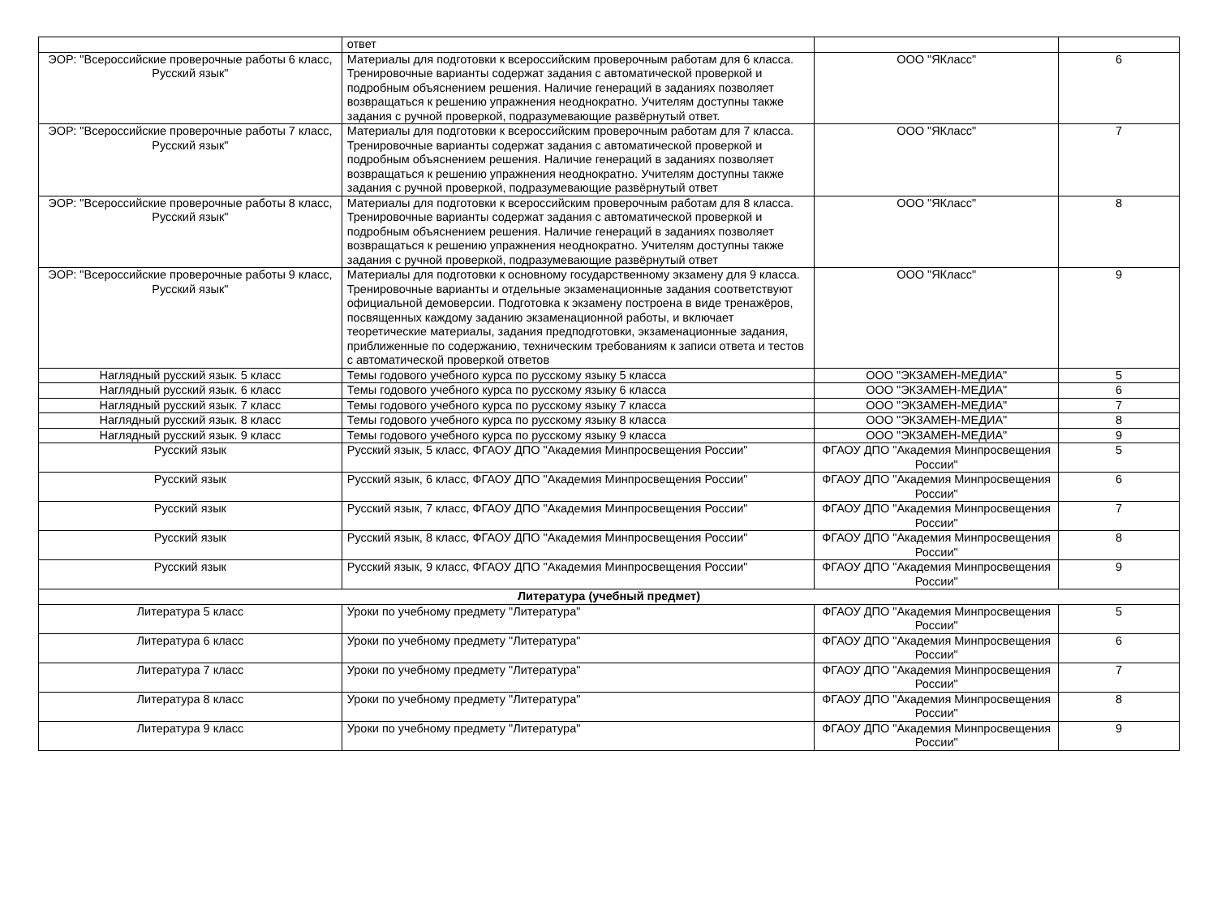| | ответ | | |
| ЭОР: "Всероссийские проверочные работы 6 класс, Русский язык" | Материалы для подготовки к всероссийским проверочным работам для 6 класса. Тренировочные варианты содержат задания с автоматической проверкой и подробным объяснением решения. Наличие генераций в заданиях позволяет возвращаться к решению упражнения неоднократно. Учителям доступны также задания с ручной проверкой, подразумевающие развёрнутый ответ. | ООО "ЯКласс" | 6 |
| ЭОР: "Всероссийские проверочные работы 7 класс, Русский язык" | Материалы для подготовки к всероссийским проверочным работам для 7 класса. Тренировочные варианты содержат задания с автоматической проверкой и подробным объяснением решения. Наличие генераций в заданиях позволяет возвращаться к решению упражнения неоднократно. Учителям доступны также задания с ручной проверкой, подразумевающие развёрнутый ответ | ООО "ЯКласс" | 7 |
| ЭОР: "Всероссийские проверочные работы 8 класс, Русский язык" | Материалы для подготовки к всероссийским проверочным работам для 8 класса. Тренировочные варианты содержат задания с автоматической проверкой и подробным объяснением решения. Наличие генераций в заданиях позволяет возвращаться к решению упражнения неоднократно. Учителям доступны также задания с ручной проверкой, подразумевающие развёрнутый ответ | ООО "ЯКласс" | 8 |
| ЭОР: "Всероссийские проверочные работы 9 класс, Русский язык" | Материалы для подготовки к основному государственному экзамену для 9 класса. Тренировочные варианты и отдельные экзаменационные задания соответствуют официальной демоверсии. Подготовка к экзамену построена в виде тренажёров, посвященных каждому заданию экзаменационной работы, и включает теоретические материалы, задания предподготовки, экзаменационные задания, приближенные по содержанию, техническим требованиям к записи ответа и тестов с автоматической проверкой ответов | ООО "ЯКласс" | 9 |
| Наглядный русский язык. 5 класс | Темы годового учебного курса по русскому языку 5 класса | ООО "ЭКЗАМЕН-МЕДИА" | 5 |
| Наглядный русский язык. 6 класс | Темы годового учебного курса по русскому языку 6 класса | ООО "ЭКЗАМЕН-МЕДИА" | 6 |
| Наглядный русский язык. 7 класс | Темы годового учебного курса по русскому языку 7 класса | ООО "ЭКЗАМЕН-МЕДИА" | 7 |
| Наглядный русский язык. 8 класс | Темы годового учебного курса по русскому языку 8 класса | ООО "ЭКЗАМЕН-МЕДИА" | 8 |
| Наглядный русский язык. 9 класс | Темы годового учебного курса по русскому языку 9 класса | ООО "ЭКЗАМЕН-МЕДИА" | 9 |
| Русский язык | Русский язык, 5 класс, ФГАОУ ДПО "Академия Минпросвещения России" | ФГАОУ ДПО "Академия Минпросвещения России" | 5 |
| Русский язык | Русский язык, 6 класс, ФГАОУ ДПО "Академия Минпросвещения России" | ФГАОУ ДПО "Академия Минпросвещения России" | 6 |
| Русский язык | Русский язык, 7 класс, ФГАОУ ДПО "Академия Минпросвещения России" | ФГАОУ ДПО "Академия Минпросвещения России" | 7 |
| Русский язык | Русский язык, 8 класс, ФГАОУ ДПО "Академия Минпросвещения России" | ФГАОУ ДПО "Академия Минпросвещения России" | 8 |
| Русский язык | Русский язык, 9 класс, ФГАОУ ДПО "Академия Минпросвещения России" | ФГАОУ ДПО "Академия Минпросвещения России" | 9 |
| Литература (учебный предмет) | | | |
| Литература 5 класс | Уроки по учебному предмету "Литература" | ФГАОУ ДПО "Академия Минпросвещения России" | 5 |
| Литература 6 класс | Уроки по учебному предмету "Литература" | ФГАОУ ДПО "Академия Минпросвещения России" | 6 |
| Литература 7 класс | Уроки по учебному предмету "Литература" | ФГАОУ ДПО "Академия Минпросвещения России" | 7 |
| Литература 8 класс | Уроки по учебному предмету "Литература" | ФГАОУ ДПО "Академия Минпросвещения России" | 8 |
| Литература 9 класс | Уроки по учебному предмету "Литература" | ФГАОУ ДПО "Академия Минпросвещения России" | 9 |